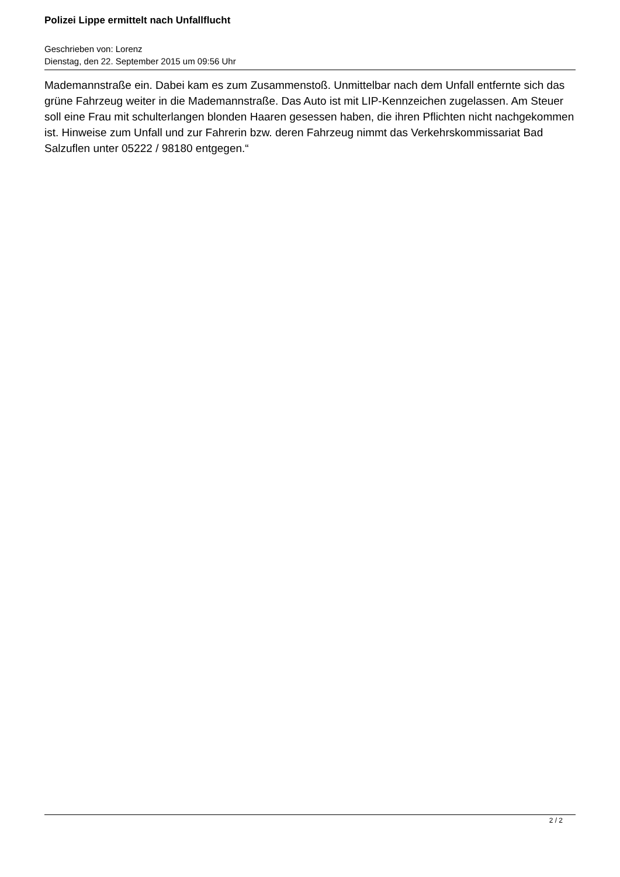Polizei Lippe ermittelt nach Unfallflucht
Geschrieben von: Lorenz
Dienstag, den 22. September 2015 um 09:56 Uhr
Mademannstraße ein. Dabei kam es zum Zusammenstoß. Unmittelbar nach dem Unfall entfernte sich das grüne Fahrzeug weiter in die Mademannstraße. Das Auto ist mit LIP-Kennzeichen zugelassen. Am Steuer soll eine Frau mit schulterlangen blonden Haaren gesessen haben, die ihren Pflichten nicht nachgekommen ist. Hinweise zum Unfall und zur Fahrerin bzw. deren Fahrzeug nimmt das Verkehrskommissariat Bad Salzuflen unter 05222 / 98180 entgegen.“
2 / 2